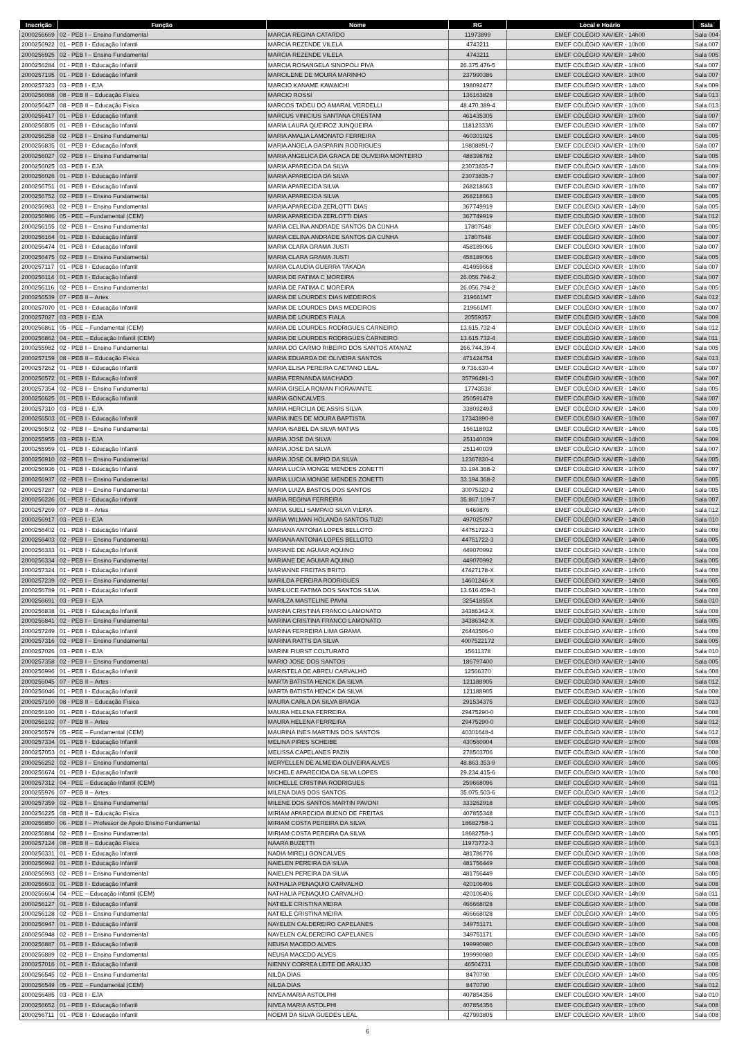| Inscrição | Função | Nome | RG | Local e Hoário | Sala |
| --- | --- | --- | --- | --- | --- |
| 2000256669 | 02 - PEB I – Ensino Fundamental | MARCIA REGINA CATARDO | 11973899 | EMEF COLÉGIO XAVIER - 14h00 | Sala 004 |
| 2000256922 | 01 - PEB I - Educação Infantil | MARCIA REZENDE VILELA | 4743211 | EMEF COLÉGIO XAVIER - 10h00 | Sala 007 |
| 2000256925 | 02 - PEB I – Ensino Fundamental | MARCIA REZENDE VILELA | 4743211 | EMEF COLÉGIO XAVIER - 14h00 | Sala 005 |
| 2000256284 | 01 - PEB I - Educação Infantil | MARCIA ROSANGELA SINOPOLI PIVA | 26.375.476-5 | EMEF COLÉGIO XAVIER - 10h00 | Sala 007 |
| 2000257195 | 01 - PEB I - Educação Infantil | MARCILENE DE MOURA MARINHO | 237990386 | EMEF COLÉGIO XAVIER - 10h00 | Sala 007 |
| 2000257323 | 03 - PEB I - EJA | MARCIO KANAME KAWAICHI | 198092477 | EMEF COLÉGIO XAVIER - 14h00 | Sala 009 |
| 2000256088 | 08 - PEB II – Educação Física | MARCIO ROSSI | 136163828 | EMEF COLÉGIO XAVIER - 10h00 | Sala 013 |
| 2000256427 | 08 - PEB II – Educação Física | MARCOS TADEU DO AMARAL VERDELLI | 48.470.389-4 | EMEF COLÉGIO XAVIER - 10h00 | Sala 013 |
| 2000256417 | 01 - PEB I - Educação Infantil | MARCUS VINICIUS SANTANA CRESTANI | 461435305 | EMEF COLÉGIO XAVIER - 10h00 | Sala 007 |
| 2000256805 | 01 - PEB I - Educação Infantil | MARIA LAURA QUEIROZ JUNQUEIRA | 11812333/6 | EMEF COLÉGIO XAVIER - 10h00 | Sala 007 |
| 2000256258 | 02 - PEB I – Ensino Fundamental | MARIA AMALIA LAMONATO FERREIRA | 460301925 | EMEF COLÉGIO XAVIER - 14h00 | Sala 005 |
| 2000256835 | 01 - PEB I - Educação Infantil | MARIA ANGELA GASPARIN RODRIGUES | 19808891-7 | EMEF COLÉGIO XAVIER - 10h00 | Sala 007 |
| 2000256027 | 02 - PEB I – Ensino Fundamental | MARIA ANGELICA DA GRACA DE OLIVEIRA MONTEIRO | 488398782 | EMEF COLÉGIO XAVIER - 14h00 | Sala 005 |
| 2000256025 | 03 - PEB I - EJA | MARIA APARECIDA DA SILVA | 23073835-7 | EMEF COLÉGIO XAVIER - 14h00 | Sala 009 |
| 2000256026 | 01 - PEB I - Educação Infantil | MARIA APARECIDA DA SILVA | 23073835-7 | EMEF COLÉGIO XAVIER - 10h00 | Sala 007 |
| 2000256751 | 01 - PEB I - Educação Infantil | MARIA APARECIDA SILVA | 268218663 | EMEF COLÉGIO XAVIER - 10h00 | Sala 007 |
| 2000256752 | 02 - PEB I – Ensino Fundamental | MARIA APARECIDA SILVA | 268218663 | EMEF COLÉGIO XAVIER - 14h00 | Sala 005 |
| 2000256983 | 02 - PEB I – Ensino Fundamental | MARIA APARECIDA ZERLOTTI DIAS | 367749919 | EMEF COLÉGIO XAVIER - 14h00 | Sala 005 |
| 2000256986 | 05 - PEE – Fundamental (CEM) | MARIA APARECIDA ZERLOTTI DIAS | 367749919 | EMEF COLÉGIO XAVIER - 10h00 | Sala 012 |
| 2000256155 | 02 - PEB I – Ensino Fundamental | MARIA CELINA ANDRADE SANTOS DA CUNHA | 17807648 | EMEF COLÉGIO XAVIER - 14h00 | Sala 005 |
| 2000256164 | 01 - PEB I - Educação Infantil | MARIA CELINA ANDRADE SANTOS DA CUNHA | 17807648 | EMEF COLÉGIO XAVIER - 10h00 | Sala 007 |
| 2000256474 | 01 - PEB I - Educação Infantil | MARIA CLARA GRAMA JUSTI | 458189066 | EMEF COLÉGIO XAVIER - 10h00 | Sala 007 |
| 2000256475 | 02 - PEB I – Ensino Fundamental | MARIA CLARA GRAMA JUSTI | 458189066 | EMEF COLÉGIO XAVIER - 14h00 | Sala 005 |
| 2000257117 | 01 - PEB I - Educação Infantil | MARIA CLAUDIA GUERRA TAKADA | 414959668 | EMEF COLÉGIO XAVIER - 10h00 | Sala 007 |
| 2000256114 | 01 - PEB I - Educação Infantil | MARIA DE FATIMA C MOREIRA | 26.056.794-2 | EMEF COLÉGIO XAVIER - 10h00 | Sala 007 |
| 2000256116 | 02 - PEB I – Ensino Fundamental | MARIA DE FATIMA C MOREIRA | 26.056.794-2 | EMEF COLÉGIO XAVIER - 14h00 | Sala 005 |
| 2000256539 | 07 - PEB II – Artes | MARIA DE LOURDES DIAS MEDEIROS | 219661MT | EMEF COLÉGIO XAVIER - 14h00 | Sala 012 |
| 2000257070 | 01 - PEB I - Educação Infantil | MARIA DE LOURDES DIAS MEDEIROS | 219661MT | EMEF COLÉGIO XAVIER - 10h00 | Sala 007 |
| 2000257027 | 03 - PEB I - EJA | MARIA DE LOURDES FIALA | 20559357 | EMEF COLÉGIO XAVIER - 14h00 | Sala 009 |
| 2000256861 | 05 - PEE – Fundamental (CEM) | MARIA DE LOURDES RODRIGUES CARNEIRO | 13.615.732-4 | EMEF COLÉGIO XAVIER - 10h00 | Sala 012 |
| 2000256862 | 04 - PEE – Educação Infantil (CEM) | MARIA DE LOURDES RODRIGUES CARNEIRO | 13.615.732-4 | EMEF COLÉGIO XAVIER - 14h00 | Sala 011 |
| 2000255982 | 02 - PEB I – Ensino Fundamental | MARIA DO CARMO RIBEIRO DOS SANTOS ATANAZ | 266.744.39-4 | EMEF COLÉGIO XAVIER - 14h00 | Sala 005 |
| 2000257159 | 08 - PEB II – Educação Física | MARIA EDUARDA DE OLIVEIRA SANTOS | 471424754 | EMEF COLÉGIO XAVIER - 10h00 | Sala 013 |
| 2000257262 | 01 - PEB I - Educação Infantil | MARIA ELISA PEREIRA CAETANO LEAL | 9.736.630-4 | EMEF COLÉGIO XAVIER - 10h00 | Sala 007 |
| 2000256572 | 01 - PEB I - Educação Infantil | MARIA FERNANDA MACHADO | 35796491-3 | EMEF COLÉGIO XAVIER - 10h00 | Sala 007 |
| 2000257354 | 02 - PEB I – Ensino Fundamental | MARIA GISELA ROMAN FIORAVANTE | 17743538 | EMEF COLÉGIO XAVIER - 14h00 | Sala 005 |
| 2000256625 | 01 - PEB I - Educação Infantil | MARIA GONCALVES | 250591479 | EMEF COLÉGIO XAVIER - 10h00 | Sala 007 |
| 2000257310 | 03 - PEB I - EJA | MARIA HERCILIA DE ASSIS SILVA | 338092493 | EMEF COLÉGIO XAVIER - 14h00 | Sala 009 |
| 2000256503 | 01 - PEB I - Educação Infantil | MARIA INES DE MOURA BAPTISTA | 17343890-8 | EMEF COLÉGIO XAVIER - 10h00 | Sala 007 |
| 2000256502 | 02 - PEB I – Ensino Fundamental | MARIA ISABEL DA SILVA MATIAS | 156118932 | EMEF COLÉGIO XAVIER - 14h00 | Sala 005 |
| 2000255955 | 03 - PEB I - EJA | MARIA JOSE DA SILVA | 251140039 | EMEF COLÉGIO XAVIER - 14h00 | Sala 009 |
| 2000255959 | 01 - PEB I - Educação Infantil | MARIA JOSE DA SILVA | 251140039 | EMEF COLÉGIO XAVIER - 10h00 | Sala 007 |
| 2000256910 | 02 - PEB I – Ensino Fundamental | MARIA JOSE OLIMPIO DA SILVA | 12367830-4 | EMEF COLÉGIO XAVIER - 14h00 | Sala 005 |
| 2000256936 | 01 - PEB I - Educação Infantil | MARIA LUCIA MONGE MENDES ZONETTI | 33.194.368-2 | EMEF COLÉGIO XAVIER - 10h00 | Sala 007 |
| 2000256937 | 02 - PEB I – Ensino Fundamental | MARIA LUCIA MONGE MENDES ZONETTI | 33.194.368-2 | EMEF COLÉGIO XAVIER - 14h00 | Sala 005 |
| 2000257287 | 02 - PEB I – Ensino Fundamental | MARIA LUIZA BASTOS DOS SANTOS | 30075320-2 | EMEF COLÉGIO XAVIER - 14h00 | Sala 005 |
| 2000256226 | 01 - PEB I - Educação Infantil | MARIA REGINA FERREIRA | 35.867.109-7 | EMEF COLÉGIO XAVIER - 10h00 | Sala 007 |
| 2000257269 | 07 - PEB II – Artes | MARIA SUELI SAMPAIO SILVA VIEIRA | 6469876 | EMEF COLÉGIO XAVIER - 14h00 | Sala 012 |
| 2000256917 | 03 - PEB I - EJA | MARIA WILMAN HOLANDA SANTOS TUZI | 497025097 | EMEF COLÉGIO XAVIER - 14h00 | Sala 010 |
| 2000256402 | 01 - PEB I - Educação Infantil | MARIANA ANTONIA LOPES BELLOTO | 44751722-3 | EMEF COLÉGIO XAVIER - 10h00 | Sala 008 |
| 2000256403 | 02 - PEB I – Ensino Fundamental | MARIANA ANTONIA LOPES BELLOTO | 44751722-3 | EMEF COLÉGIO XAVIER - 14h00 | Sala 005 |
| 2000256333 | 01 - PEB I - Educação Infantil | MARIANE DE AGUIAR AQUINO | 449070992 | EMEF COLÉGIO XAVIER - 10h00 | Sala 008 |
| 2000256334 | 02 - PEB I – Ensino Fundamental | MARIANE DE AGUIAR AQUINO | 449070992 | EMEF COLÉGIO XAVIER - 14h00 | Sala 005 |
| 2000257324 | 01 - PEB I - Educação Infantil | MARIANNE FREITAS BRITO | 47427178-X | EMEF COLÉGIO XAVIER - 10h00 | Sala 008 |
| 2000257239 | 02 - PEB I – Ensino Fundamental | MARILDA PEREIRA RODRIGUES | 14601246-X | EMEF COLÉGIO XAVIER - 14h00 | Sala 005 |
| 2000256789 | 01 - PEB I - Educação Infantil | MARILUCE FATIMA DOS SANTOS SILVA | 13.616.659-3 | EMEF COLÉGIO XAVIER - 10h00 | Sala 008 |
| 2000256691 | 03 - PEB I - EJA | MARILZA MASTELINE PAVNI | 32541855X | EMEF COLÉGIO XAVIER - 14h00 | Sala 010 |
| 2000256838 | 01 - PEB I - Educação Infantil | MARINA CRISTINA FRANCO LAMONATO | 34386342-X | EMEF COLÉGIO XAVIER - 10h00 | Sala 008 |
| 2000256841 | 02 - PEB I – Ensino Fundamental | MARINA CRISTINA FRANCO LAMONATO | 34386342-X | EMEF COLÉGIO XAVIER - 14h00 | Sala 005 |
| 2000257249 | 01 - PEB I - Educação Infantil | MARINA FERREIRA LIMA GRAMA | 26443506-0 | EMEF COLÉGIO XAVIER - 10h00 | Sala 008 |
| 2000257316 | 02 - PEB I – Ensino Fundamental | MARINA RATTS DA SILVA | 4007522172 | EMEF COLÉGIO XAVIER - 14h00 | Sala 005 |
| 2000257026 | 03 - PEB I - EJA | MARINI FIURST COLTURATO | 15611378 | EMEF COLÉGIO XAVIER - 14h00 | Sala 010 |
| 2000257358 | 02 - PEB I – Ensino Fundamental | MARIO JOSE DOS SANTOS | 186797400 | EMEF COLÉGIO XAVIER - 14h00 | Sala 005 |
| 2000256996 | 01 - PEB I - Educação Infantil | MARISTELA DE ABREU CARVALHO | 12566370 | EMEF COLÉGIO XAVIER - 10h00 | Sala 008 |
| 2000256045 | 07 - PEB II – Artes | MARTA BATISTA HENCK DA SILVA | 121188905 | EMEF COLÉGIO XAVIER - 14h00 | Sala 012 |
| 2000256046 | 01 - PEB I - Educação Infantil | MARTA BATISTA HENCK DA SILVA | 121188905 | EMEF COLÉGIO XAVIER - 10h00 | Sala 008 |
| 2000257160 | 08 - PEB II – Educação Física | MAURA CARLA DA SILVA BRAGA | 291534375 | EMEF COLÉGIO XAVIER - 10h00 | Sala 013 |
| 2000256190 | 01 - PEB I - Educação Infantil | MAURA HELENA FERREIRA | 29475290-0 | EMEF COLÉGIO XAVIER - 10h00 | Sala 008 |
| 2000256192 | 07 - PEB II – Artes | MAURA HELENA FERREIRA | 29475290-0 | EMEF COLÉGIO XAVIER - 14h00 | Sala 012 |
| 2000256579 | 05 - PEE – Fundamental (CEM) | MAURINA INES MARTINS DOS SANTOS | 40301648-4 | EMEF COLÉGIO XAVIER - 10h00 | Sala 012 |
| 2000257334 | 01 - PEB I - Educação Infantil | MELINA PIRES SCHEIBE | 430560904 | EMEF COLÉGIO XAVIER - 10h00 | Sala 008 |
| 2000257053 | 01 - PEB I - Educação Infantil | MELISSA CAPELANES PAZIN | 278503706 | EMEF COLÉGIO XAVIER - 10h00 | Sala 008 |
| 2000256252 | 02 - PEB I – Ensino Fundamental | MERYELLEN DE ALMEIDA OLIVEIRA ALVES | 48.863.353-9 | EMEF COLÉGIO XAVIER - 14h00 | Sala 005 |
| 2000256674 | 01 - PEB I - Educação Infantil | MICHELE APARECIDA DA SILVA LOPES | 29.234.415-6 | EMEF COLÉGIO XAVIER - 10h00 | Sala 008 |
| 2000257312 | 04 - PEE – Educação Infantil (CEM) | MICHELLE CRISTINA RODRIGUES | 259668096 | EMEF COLÉGIO XAVIER - 14h00 | Sala 011 |
| 2000255976 | 07 - PEB II – Artes | MILENA DIAS DOS SANTOS | 35.075.503-6 | EMEF COLÉGIO XAVIER - 14h00 | Sala 012 |
| 2000257359 | 02 - PEB I – Ensino Fundamental | MILENE DOS SANTOS MARTIN PAVONI | 333262918 | EMEF COLÉGIO XAVIER - 14h00 | Sala 005 |
| 2000256225 | 08 - PEB II – Educação Física | MIRIAM APARECIDA BUENO DE FREITAS | 407855348 | EMEF COLÉGIO XAVIER - 10h00 | Sala 013 |
| 2000256850 | 06 - PEB I – Professor de Apoio Ensino Fundamental | MIRIAM COSTA PEREIRA DA SILVA | 18682758-1 | EMEF COLÉGIO XAVIER - 10h00 | Sala 011 |
| 2000256884 | 02 - PEB I – Ensino Fundamental | MIRIAM COSTA PEREIRA DA SILVA | 18682758-1 | EMEF COLÉGIO XAVIER - 14h00 | Sala 005 |
| 2000257124 | 08 - PEB II – Educação Física | NAARA BUZETTI | 11973772-3 | EMEF COLÉGIO XAVIER - 10h00 | Sala 013 |
| 2000256331 | 01 - PEB I - Educação Infantil | NADIA MIRELI GONCALVES | 481786776 | EMEF COLÉGIO XAVIER - 10h00 | Sala 008 |
| 2000256992 | 01 - PEB I - Educação Infantil | NAIELEN PEREIRA DA SILVA | 481756449 | EMEF COLÉGIO XAVIER - 10h00 | Sala 008 |
| 2000256993 | 02 - PEB I – Ensino Fundamental | NAIELEN PEREIRA DA SILVA | 481756449 | EMEF COLÉGIO XAVIER - 14h00 | Sala 005 |
| 2000256603 | 01 - PEB I - Educação Infantil | NATHALIA PENAQUIO CARVALHO | 420106406 | EMEF COLÉGIO XAVIER - 10h00 | Sala 008 |
| 2000256604 | 04 - PEE – Educação Infantil (CEM) | NATHALIA PENAQUIO CARVALHO | 420106406 | EMEF COLÉGIO XAVIER - 14h00 | Sala 011 |
| 2000256127 | 01 - PEB I - Educação Infantil | NATIELE CRISTINA MEIRA | 466668028 | EMEF COLÉGIO XAVIER - 10h00 | Sala 008 |
| 2000256128 | 02 - PEB I – Ensino Fundamental | NATIELE CRISTINA MEIRA | 466668028 | EMEF COLÉGIO XAVIER - 14h00 | Sala 005 |
| 2000256947 | 01 - PEB I - Educação Infantil | NAYELEN CALDEREIRO CAPELANES | 349751171 | EMEF COLÉGIO XAVIER - 10h00 | Sala 008 |
| 2000256948 | 02 - PEB I – Ensino Fundamental | NAYELEN CALDEREIRO CAPELANES | 349751171 | EMEF COLÉGIO XAVIER - 14h00 | Sala 005 |
| 2000256887 | 01 - PEB I - Educação Infantil | NEUSA MACEDO ALVES | 199990980 | EMEF COLÉGIO XAVIER - 10h00 | Sala 008 |
| 2000256889 | 02 - PEB I – Ensino Fundamental | NEUSA MACEDO ALVES | 199990980 | EMEF COLÉGIO XAVIER - 14h00 | Sala 005 |
| 2000257016 | 01 - PEB I - Educação Infantil | NIENNY CORREA LEITE DE ARAUJO | 46504731 | EMEF COLÉGIO XAVIER - 10h00 | Sala 008 |
| 2000256545 | 02 - PEB I – Ensino Fundamental | NILDA DIAS | 8470790 | EMEF COLÉGIO XAVIER - 14h00 | Sala 005 |
| 2000256549 | 05 - PEE – Fundamental (CEM) | NILDA DIAS | 8470790 | EMEF COLÉGIO XAVIER - 10h00 | Sala 012 |
| 2000256485 | 03 - PEB I - EJA | NIVEA MARIA ASTOLPHI | 407854356 | EMEF COLÉGIO XAVIER - 14h00 | Sala 010 |
| 2000256652 | 01 - PEB I - Educação Infantil | NIVEA MARIA ASTOLPHI | 407854356 | EMEF COLÉGIO XAVIER - 10h00 | Sala 008 |
| 2000256711 | 01 - PEB I - Educação Infantil | NOEMI DA SILVA GUEDES LEAL | 427993805 | EMEF COLÉGIO XAVIER - 10h00 | Sala 008 |
6